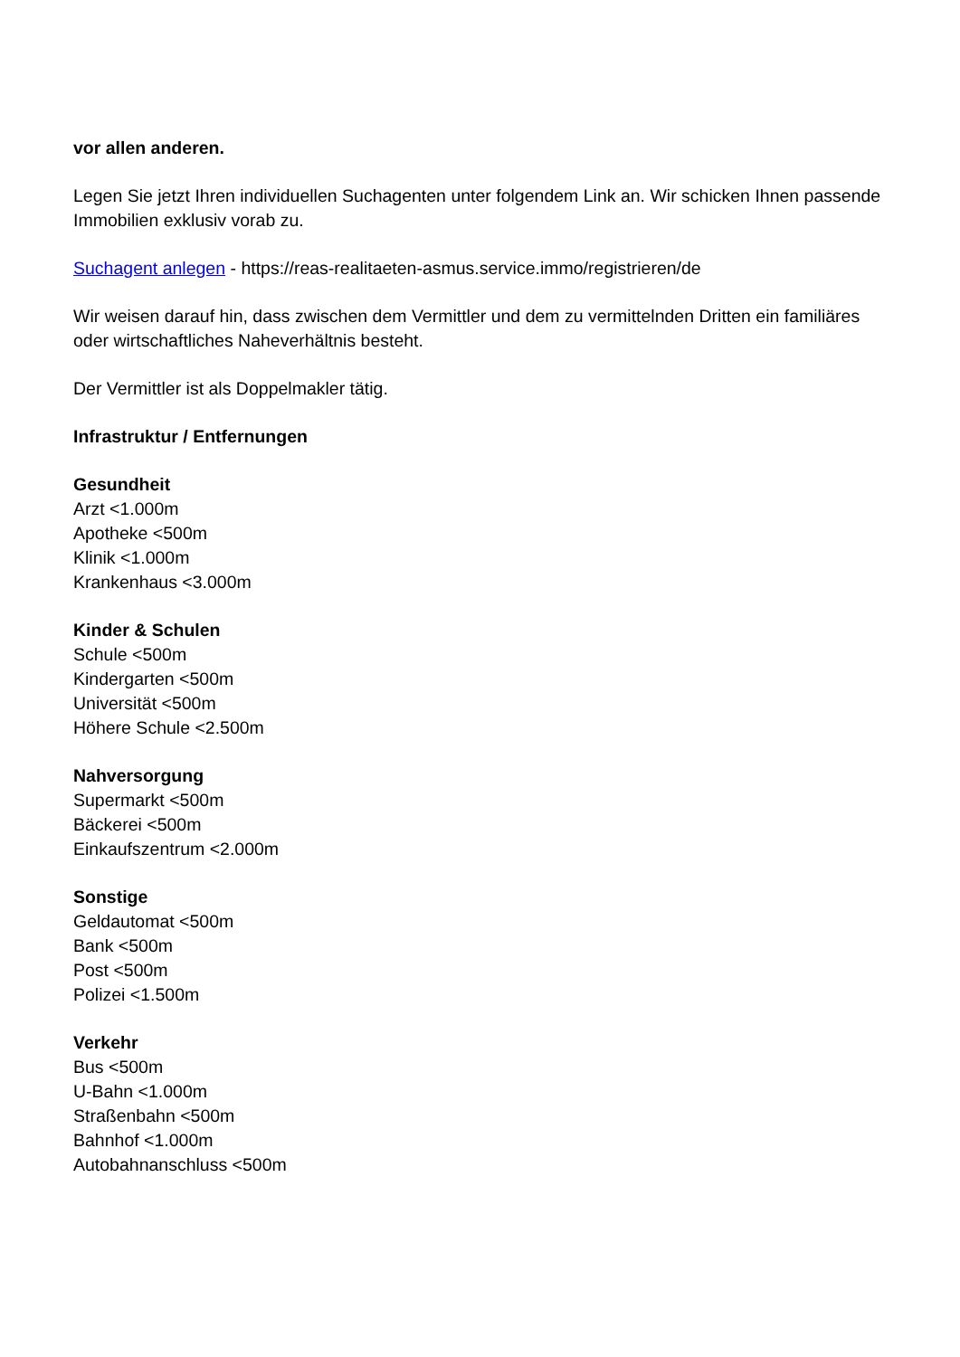vor allen anderen.
Legen Sie jetzt Ihren individuellen Suchagenten unter folgendem Link an. Wir schicken Ihnen passende Immobilien exklusiv vorab zu.
Suchagent anlegen - https://reas-realitaeten-asmus.service.immo/registrieren/de
Wir weisen darauf hin, dass zwischen dem Vermittler und dem zu vermittelnden Dritten ein familiäres oder wirtschaftliches Naheverhältnis besteht.
Der Vermittler ist als Doppelmakler tätig.
Infrastruktur / Entfernungen
Gesundheit
Arzt <1.000m
Apotheke <500m
Klinik <1.000m
Krankenhaus <3.000m
Kinder & Schulen
Schule <500m
Kindergarten <500m
Universität <500m
Höhere Schule <2.500m
Nahversorgung
Supermarkt <500m
Bäckerei <500m
Einkaufszentrum <2.000m
Sonstige
Geldautomat <500m
Bank <500m
Post <500m
Polizei <1.500m
Verkehr
Bus <500m
U-Bahn <1.000m
Straßenbahn <500m
Bahnhof <1.000m
Autobahnanschluss <500m